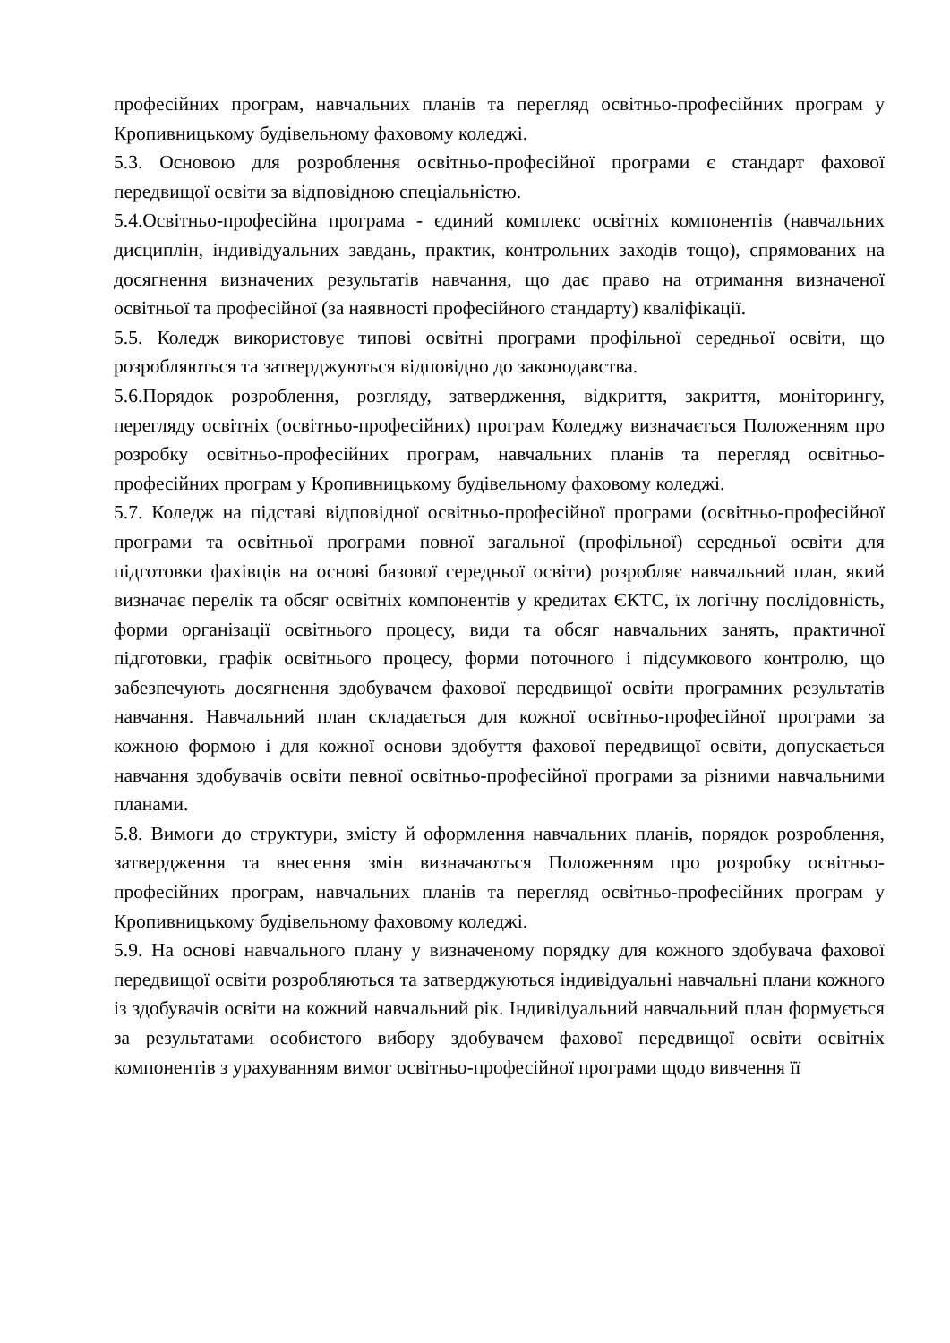професійних програм, навчальних планів та перегляд освітньо-професійних програм у Кропивницькому будівельному фаховому коледжі.
5.3. Основою для розроблення освітньо-професійної програми є стандарт фахової передвищої освіти за відповідною спеціальністю.
5.4.Освітньо-професійна програма - єдиний комплекс освітніх компонентів (навчальних дисциплін, індивідуальних завдань, практик, контрольних заходів тощо), спрямованих на досягнення визначених результатів навчання, що дає право на отримання визначеної освітньої та професійної (за наявності професійного стандарту) кваліфікації.
5.5. Коледж використовує типові освітні програми профільної середньої освіти, що розробляються та затверджуються відповідно до законодавства.
5.6.Порядок розроблення, розгляду, затвердження, відкриття, закриття, моніторингу, перегляду освітніх (освітньо-професійних) програм Коледжу визначається Положенням про розробку освітньо-професійних програм, навчальних планів та перегляд освітньо-професійних програм у Кропивницькому будівельному фаховому коледжі.
5.7. Коледж на підставі відповідної освітньо-професійної програми (освітньо-професійної програми та освітньої програми повної загальної (профільної) середньої освіти для підготовки фахівців на основі базової середньої освіти) розробляє навчальний план, який визначає перелік та обсяг освітніх компонентів у кредитах ЄКТС, їх логічну послідовність, форми організації освітнього процесу, види та обсяг навчальних занять, практичної підготовки, графік освітнього процесу, форми поточного і підсумкового контролю, що забезпечують досягнення здобувачем фахової передвищої освіти програмних результатів навчання. Навчальний план складається для кожної освітньо-професійної програми за кожною формою і для кожної основи здобуття фахової передвищої освіти, допускається навчання здобувачів освіти певної освітньо-професійної програми за різними навчальними планами.
5.8. Вимоги до структури, змісту й оформлення навчальних планів, порядок розроблення, затвердження та внесення змін визначаються Положенням про розробку освітньо-професійних програм, навчальних планів та перегляд освітньо-професійних програм у Кропивницькому будівельному фаховому коледжі.
5.9. На основі навчального плану у визначеному порядку для кожного здобувача фахової передвищої освіти розробляються та затверджуються індивідуальні навчальні плани кожного із здобувачів освіти на кожний навчальний рік. Індивідуальний навчальний план формується за результатами особистого вибору здобувачем фахової передвищої освіти освітніх компонентів з урахуванням вимог освітньо-професійної програми щодо вивчення її